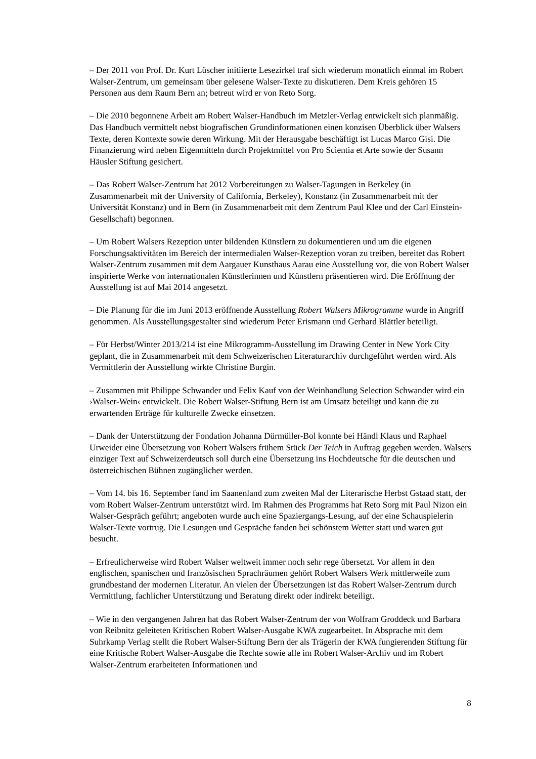– Der 2011 von Prof. Dr. Kurt Lüscher initiierte Lesezirkel traf sich wiederum monatlich einmal im Robert Walser-Zentrum, um gemeinsam über gelesene Walser-Texte zu diskutieren. Dem Kreis gehören 15 Personen aus dem Raum Bern an; betreut wird er von Reto Sorg.
– Die 2010 begonnene Arbeit am Robert Walser-Handbuch im Metzler-Verlag entwickelt sich planmäßig. Das Handbuch vermittelt nebst biografischen Grundinformationen einen konzisen Überblick über Walsers Texte, deren Kontexte sowie deren Wirkung. Mit der Herausgabe beschäftigt ist Lucas Marco Gisi. Die Finanzierung wird neben Eigenmitteln durch Projektmittel von Pro Scientia et Arte sowie der Susann Häusler Stiftung gesichert.
– Das Robert Walser-Zentrum hat 2012 Vorbereitungen zu Walser-Tagungen in Berkeley (in Zusammenarbeit mit der University of California, Berkeley), Konstanz (in Zusammenarbeit mit der Universität Konstanz) und in Bern (in Zusammenarbeit mit dem Zentrum Paul Klee und der Carl Einstein-Gesellschaft) begonnen.
– Um Robert Walsers Rezeption unter bildenden Künstlern zu dokumentieren und um die eigenen Forschungsaktivitäten im Bereich der intermedialen Walser-Rezeption voran zu treiben, bereitet das Robert Walser-Zentrum zusammen mit dem Aargauer Kunsthaus Aarau eine Ausstellung vor, die von Robert Walser inspirierte Werke von internationalen Künstlerinnen und Künstlern präsentieren wird. Die Eröffnung der Ausstellung ist auf Mai 2014 angesetzt.
– Die Planung für die im Juni 2013 eröffnende Ausstellung Robert Walsers Mikrogramme wurde in Angriff genommen. Als Ausstellungsgestalter sind wiederum Peter Erismann und Gerhard Blättler beteiligt.
– Für Herbst/Winter 2013/214 ist eine Mikrogramm-Ausstellung im Drawing Center in New York City geplant, die in Zusammenarbeit mit dem Schweizerischen Literaturarchiv durchgeführt werden wird. Als Vermittlerin der Ausstellung wirkte Christine Burgin.
– Zusammen mit Philippe Schwander und Felix Kauf von der Weinhandlung Selection Schwander wird ein ›Walser-Wein‹ entwickelt. Die Robert Walser-Stiftung Bern ist am Umsatz beteiligt und kann die zu erwartenden Erträge für kulturelle Zwecke einsetzen.
– Dank der Unterstützung der Fondation Johanna Dürmüller-Bol konnte bei Händl Klaus und Raphael Urweider eine Übersetzung von Robert Walsers frühem Stück Der Teich in Auftrag gegeben werden. Walsers einziger Text auf Schweizerdeutsch soll durch eine Übersetzung ins Hochdeutsche für die deutschen und österreichischen Bühnen zugänglicher werden.
– Vom 14. bis 16. September fand im Saanenland zum zweiten Mal der Literarische Herbst Gstaad statt, der vom Robert Walser-Zentrum unterstützt wird. Im Rahmen des Programms hat Reto Sorg mit Paul Nizon ein Walser-Gespräch geführt; angeboten wurde auch eine Spaziergangs-Lesung, auf der eine Schauspielerin Walser-Texte vortrug. Die Lesungen und Gespräche fanden bei schönstem Wetter statt und waren gut besucht.
– Erfreulicherweise wird Robert Walser weltweit immer noch sehr rege übersetzt. Vor allem in den englischen, spanischen und französischen Sprachräumen gehört Robert Walsers Werk mittlerweile zum grundbestand der modernen Literatur. An vielen der Übersetzungen ist das Robert Walser-Zentrum durch Vermittlung, fachlicher Unterstützung und Beratung direkt oder indirekt beteiligt.
– Wie in den vergangenen Jahren hat das Robert Walser-Zentrum der von Wolfram Groddeck und Barbara von Reibnitz geleiteten Kritischen Robert Walser-Ausgabe KWA zugearbeitet. In Absprache mit dem Suhrkamp Verlag stellt die Robert Walser-Stiftung Bern der als Trägerin der KWA fungierenden Stiftung für eine Kritische Robert Walser-Ausgabe die Rechte sowie alle im Robert Walser-Archiv und im Robert Walser-Zentrum erarbeiteten Informationen und
8